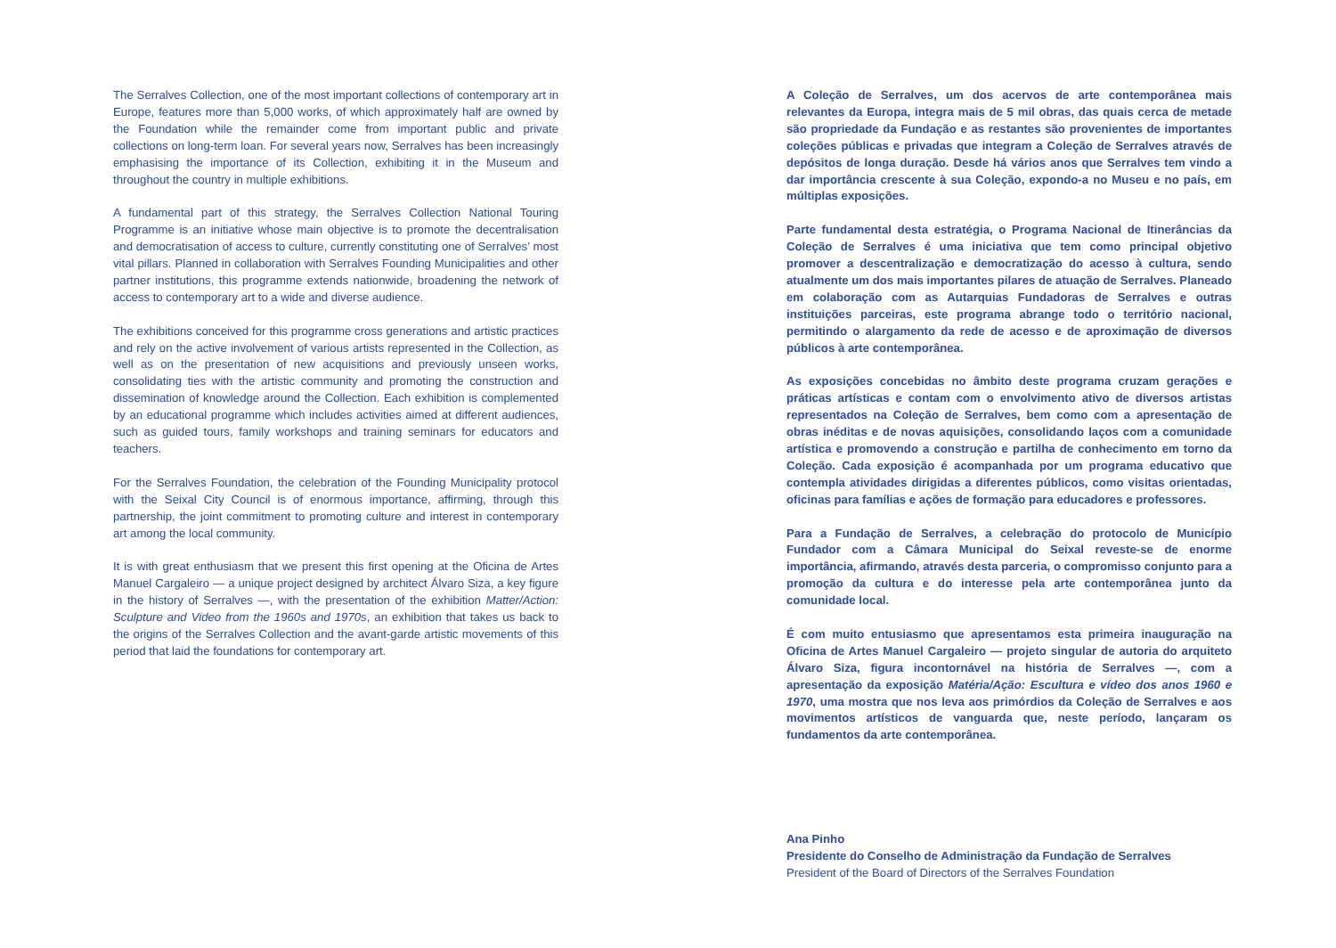The Serralves Collection, one of the most important collections of contemporary art in Europe, features more than 5,000 works, of which approximately half are owned by the Foundation while the remainder come from important public and private collections on long-term loan. For several years now, Serralves has been increasingly emphasising the importance of its Collection, exhibiting it in the Museum and throughout the country in multiple exhibitions.
A fundamental part of this strategy, the Serralves Collection National Touring Programme is an initiative whose main objective is to promote the decentralisation and democratisation of access to culture, currently constituting one of Serralves’ most vital pillars. Planned in collaboration with Serralves Founding Municipalities and other partner institutions, this programme extends nationwide, broadening the network of access to contemporary art to a wide and diverse audience.
The exhibitions conceived for this programme cross generations and artistic practices and rely on the active involvement of various artists represented in the Collection, as well as on the presentation of new acquisitions and previously unseen works, consolidating ties with the artistic community and promoting the construction and dissemination of knowledge around the Collection. Each exhibition is complemented by an educational programme which includes activities aimed at different audiences, such as guided tours, family workshops and training seminars for educators and teachers.
For the Serralves Foundation, the celebration of the Founding Municipality protocol with the Seixal City Council is of enormous importance, affirming, through this partnership, the joint commitment to promoting culture and interest in contemporary art among the local community.
It is with great enthusiasm that we present this first opening at the Oficina de Artes Manuel Cargaleiro — a unique project designed by architect Álvaro Siza, a key figure in the history of Serralves —, with the presentation of the exhibition Matter/Action: Sculpture and Video from the 1960s and 1970s, an exhibition that takes us back to the origins of the Serralves Collection and the avant-garde artistic movements of this period that laid the foundations for contemporary art.
A Coleção de Serralves, um dos acervos de arte contemporânea mais relevantes da Europa, integra mais de 5 mil obras, das quais cerca de metade são propriedade da Fundação e as restantes são provenientes de importantes coleções públicas e privadas que integram a Coleção de Serralves através de depósitos de longa duração. Desde há vários anos que Serralves tem vindo a dar importância crescente à sua Coleção, expondo-a no Museu e no país, em múltiplas exposições.
Parte fundamental desta estratégia, o Programa Nacional de Itinerâncias da Coleção de Serralves é uma iniciativa que tem como principal objetivo promover a descentralização e democratização do acesso à cultura, sendo atualmente um dos mais importantes pilares de atuação de Serralves. Planeado em colaboração com as Autarquias Fundadoras de Serralves e outras instituições parceiras, este programa abrange todo o território nacional, permitindo o alargamento da rede de acesso e de aproximação de diversos públicos à arte contemporânea.
As exposições concebidas no âmbito deste programa cruzam gerações e práticas artísticas e contam com o envolvimento ativo de diversos artistas representados na Coleção de Serralves, bem como com a apresentação de obras inéditas e de novas aquisições, consolidando laços com a comunidade artística e promovendo a construção e partilha de conhecimento em torno da Coleção. Cada exposição é acompanhada por um programa educativo que contempla atividades dirigidas a diferentes públicos, como visitas orientadas, oficinas para famílias e ações de formação para educadores e professores.
Para a Fundação de Serralves, a celebração do protocolo de Município Fundador com a Câmara Municipal do Seixal reveste-se de enorme importância, afirmando, através desta parceria, o compromisso conjunto para a promoção da cultura e do interesse pela arte contemporânea junto da comunidade local.
É com muito entusiasmo que apresentamos esta primeira inauguração na Oficina de Artes Manuel Cargaleiro — projeto singular de autoria do arquiteto Álvaro Siza, figura incontornável na história de Serralves —, com a apresentação da exposição Matéria/Ação: Escultura e vídeo dos anos 1960 e 1970, uma mostra que nos leva aos primórdios da Coleção de Serralves e aos movimentos artísticos de vanguarda que, neste período, lançaram os fundamentos da arte contemporânea.
Ana Pinho
Presidente do Conselho de Administração da Fundação de Serralves
President of the Board of Directors of the Serralves Foundation